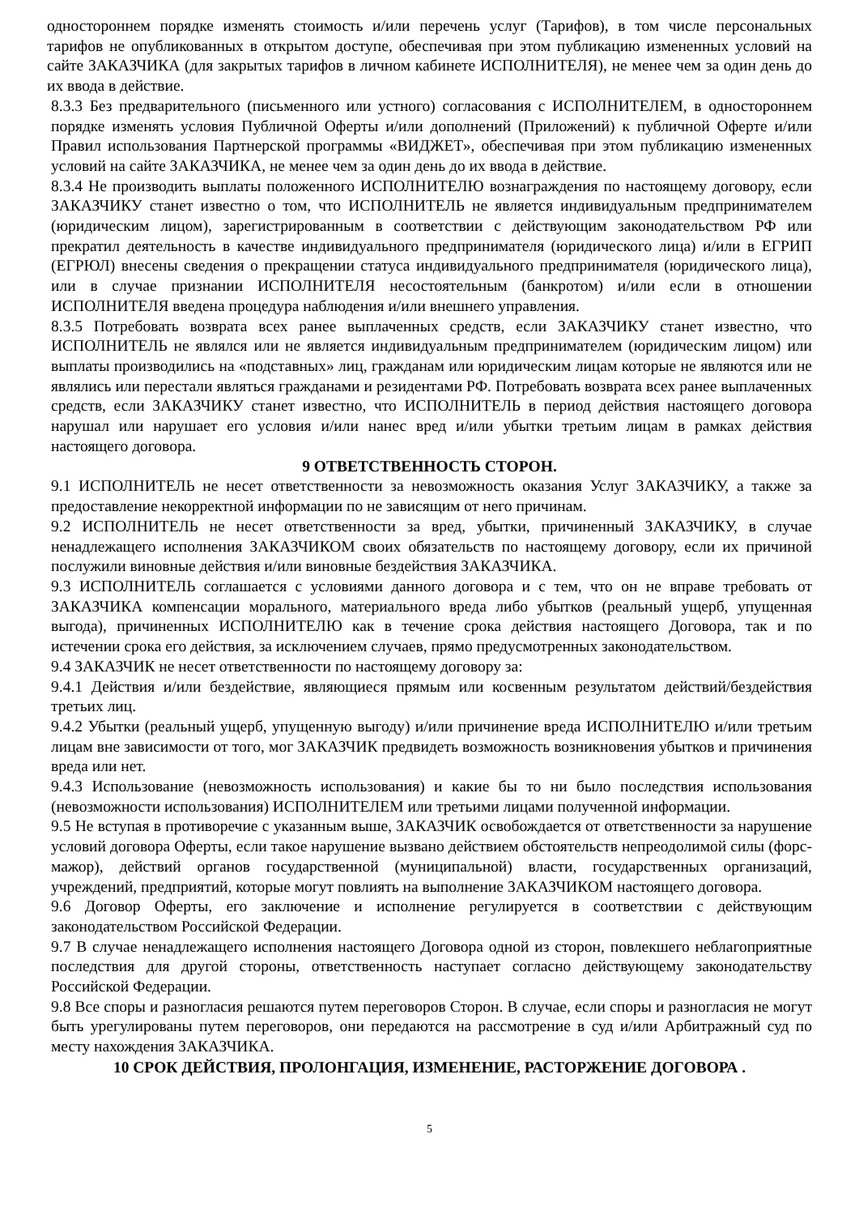одностороннем порядке изменять стоимость и/или перечень услуг (Тарифов), в том числе персональных тарифов не опубликованных в открытом доступе, обеспечивая при этом публикацию измененных условий на сайте ЗАКАЗЧИКА (для закрытых тарифов в личном кабинете ИСПОЛНИТЕЛЯ), не менее чем за один день до их ввода в действие.
8.3.3 Без предварительного (письменного или устного) согласования с ИСПОЛНИТЕЛЕМ, в одностороннем порядке изменять условия Публичной Оферты и/или дополнений (Приложений) к публичной Оферте и/или Правил использования Партнерской программы «ВИДЖЕТ», обеспечивая при этом публикацию измененных условий на сайте ЗАКАЗЧИКА, не менее чем за один день до их ввода в действие.
8.3.4 Не производить выплаты положенного ИСПОЛНИТЕЛЮ вознаграждения по настоящему договору, если ЗАКАЗЧИКУ станет известно о том, что ИСПОЛНИТЕЛЬ не является индивидуальным предпринимателем (юридическим лицом), зарегистрированным в соответствии с действующим законодательством РФ или прекратил деятельность в качестве индивидуального предпринимателя (юридического лица) и/или в ЕГРИП (ЕГРЮЛ) внесены сведения о прекращении статуса индивидуального предпринимателя (юридического лица), или в случае признании ИСПОЛНИТЕЛЯ несостоятельным (банкротом) и/или если в отношении ИСПОЛНИТЕЛЯ введена процедура наблюдения и/или внешнего управления.
8.3.5 Потребовать возврата всех ранее выплаченных средств, если ЗАКАЗЧИКУ станет известно, что ИСПОЛНИТЕЛЬ не являлся или не является индивидуальным предпринимателем (юридическим лицом) или выплаты производились на «подставных» лиц, гражданам или юридическим лицам которые не являются или не являлись или перестали являться гражданами и резидентами РФ. Потребовать возврата всех ранее выплаченных средств, если ЗАКАЗЧИКУ станет известно, что ИСПОЛНИТЕЛЬ в период действия настоящего договора нарушал или нарушает его условия и/или нанес вред и/или убытки третьим лицам в рамках действия настоящего договора.
9 ОТВЕТСТВЕННОСТЬ СТОРОН.
9.1 ИСПОЛНИТЕЛЬ не несет ответственности за невозможность оказания Услуг ЗАКАЗЧИКУ, а также за предоставление некорректной информации по не зависящим от него причинам.
9.2 ИСПОЛНИТЕЛЬ не несет ответственности за вред, убытки, причиненный ЗАКАЗЧИКУ, в случае ненадлежащего исполнения ЗАКАЗЧИКОМ своих обязательств по настоящему договору, если их причиной послужили виновные действия и/или виновные бездействия ЗАКАЗЧИКА.
9.3 ИСПОЛНИТЕЛЬ соглашается с условиями данного договора и с тем, что он не вправе требовать от ЗАКАЗЧИКА компенсации морального, материального вреда либо убытков (реальный ущерб, упущенная выгода), причиненных ИСПОЛНИТЕЛЮ как в течение срока действия настоящего Договора, так и по истечении срока его действия, за исключением случаев, прямо предусмотренных законодательством.
9.4 ЗАКАЗЧИК не несет ответственности по настоящему договору за:
9.4.1 Действия и/или бездействие, являющиеся прямым или косвенным результатом действий/бездействия третьих лиц.
9.4.2 Убытки (реальный ущерб, упущенную выгоду) и/или причинение вреда ИСПОЛНИТЕЛЮ и/или третьим лицам вне зависимости от того, мог ЗАКАЗЧИК предвидеть возможность возникновения убытков и причинения вреда или нет.
9.4.3 Использование (невозможность использования) и какие бы то ни было последствия использования (невозможности использования) ИСПОЛНИТЕЛЕМ или третьими лицами полученной информации.
9.5 Не вступая в противоречие с указанным выше, ЗАКАЗЧИК освобождается от ответственности за нарушение условий договора Оферты, если такое нарушение вызвано действием обстоятельств непреодолимой силы (форс-мажор), действий органов государственной (муниципальной) власти, государственных организаций, учреждений, предприятий, которые могут повлиять на выполнение ЗАКАЗЧИКОМ настоящего договора.
9.6 Договор Оферты, его заключение и исполнение регулируется в соответствии с действующим законодательством Российской Федерации.
9.7 В случае ненадлежащего исполнения настоящего Договора одной из сторон, повлекшего неблагоприятные последствия для другой стороны, ответственность наступает согласно действующему законодательству Российской Федерации.
9.8 Все споры и разногласия решаются путем переговоров Сторон. В случае, если споры и разногласия не могут быть урегулированы путем переговоров, они передаются на рассмотрение в суд и/или Арбитражный суд по месту нахождения ЗАКАЗЧИКА.
10 СРОК ДЕЙСТВИЯ, ПРОЛОНГАЦИЯ, ИЗМЕНЕНИЕ, РАСТОРЖЕНИЕ ДОГОВОРА .
5